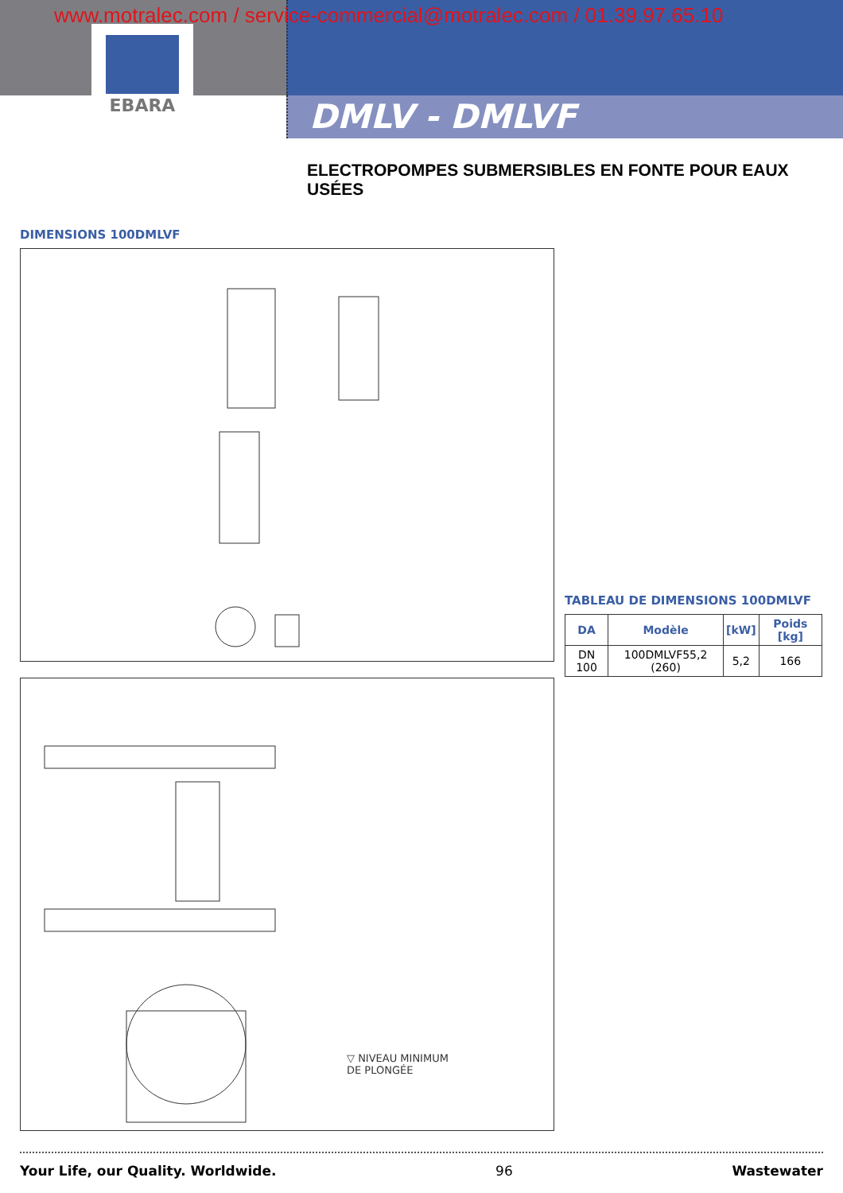www.motralec.com / service-commercial@motralec.com / 01.39.97.65.10
EBARA
DMLV - DMLVF
ELECTROPOMPES SUBMERSIBLES EN FONTE POUR EAUX USÉES
DIMENSIONS 100DMLVF
▽ NIVEAU MINIMUM
DE PLONGÉE
TABLEAU DE DIMENSIONS 100DMLVF
| DA | Modèle | [kW] | Poids [kg] |
| --- | --- | --- | --- |
| DN 100 | 100DMLVF55,2 (260) | 5,2 | 166 |
Your Life, our Quality. Worldwide. 96 Wastewater